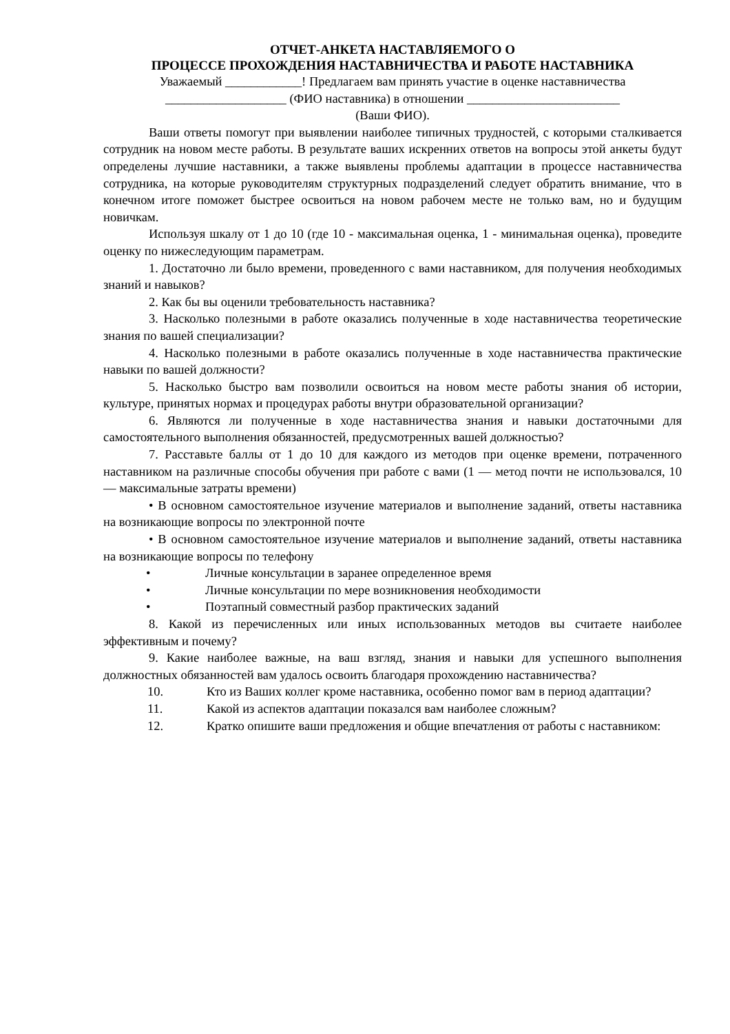ОТЧЕТ-АНКЕТА НАСТАВЛЯЕМОГО О
ПРОЦЕССЕ ПРОХОЖДЕНИЯ НАСТАВНИЧЕСТВА И РАБОТЕ НАСТАВНИКА
Уважаемый ____________! Предлагаем вам принять участие в оценке наставничества
___________________ (ФИО наставника) в отношении ________________________
(Ваши ФИО).
Ваши ответы помогут при выявлении наиболее типичных трудностей, с которыми сталкивается сотрудник на новом месте работы. В результате ваших искренних ответов на вопросы этой анкеты будут определены лучшие наставники, а также выявлены проблемы адаптации в процессе наставничества сотрудника, на которые руководителям структурных подразделений следует обратить внимание, что в конечном итоге поможет быстрее освоиться на новом рабочем месте не только вам, но и будущим новичкам.
Используя шкалу от 1 до 10 (где 10 - максимальная оценка, 1 - минимальная оценка), проведите оценку по нижеследующим параметрам.
1. Достаточно ли было времени, проведенного с вами наставником, для получения необходимых знаний и навыков?
2. Как бы вы оценили требовательность наставника?
3. Насколько полезными в работе оказались полученные в ходе наставничества теоретические знания по вашей специализации?
4. Насколько полезными в работе оказались полученные в ходе наставничества практические навыки по вашей должности?
5. Насколько быстро вам позволили освоиться на новом месте работы знания об истории, культуре, принятых нормах и процедурах работы внутри образовательной организации?
6. Являются ли полученные в ходе наставничества знания и навыки достаточными для самостоятельного выполнения обязанностей, предусмотренных вашей должностью?
7. Расставьте баллы от 1 до 10 для каждого из методов при оценке времени, потраченного наставником на различные способы обучения при работе с вами (1 — метод почти не использовался, 10 — максимальные затраты времени)
• В основном самостоятельное изучение материалов и выполнение заданий, ответы наставника на возникающие вопросы по электронной почте
• В основном самостоятельное изучение материалов и выполнение заданий, ответы наставника на возникающие вопросы по телефону
• Личные консультации в заранее определенное время
• Личные консультации по мере возникновения необходимости
• Поэтапный совместный разбор практических заданий
8. Какой из перечисленных или иных использованных методов вы считаете наиболее эффективным и почему?
9. Какие наиболее важные, на ваш взгляд, знания и навыки для успешного выполнения должностных обязанностей вам удалось освоить благодаря прохождению наставничества?
10. Кто из Ваших коллег кроме наставника, особенно помог вам в период адаптации?
11. Какой из аспектов адаптации показался вам наиболее сложным?
12. Кратко опишите ваши предложения и общие впечатления от работы с наставником: